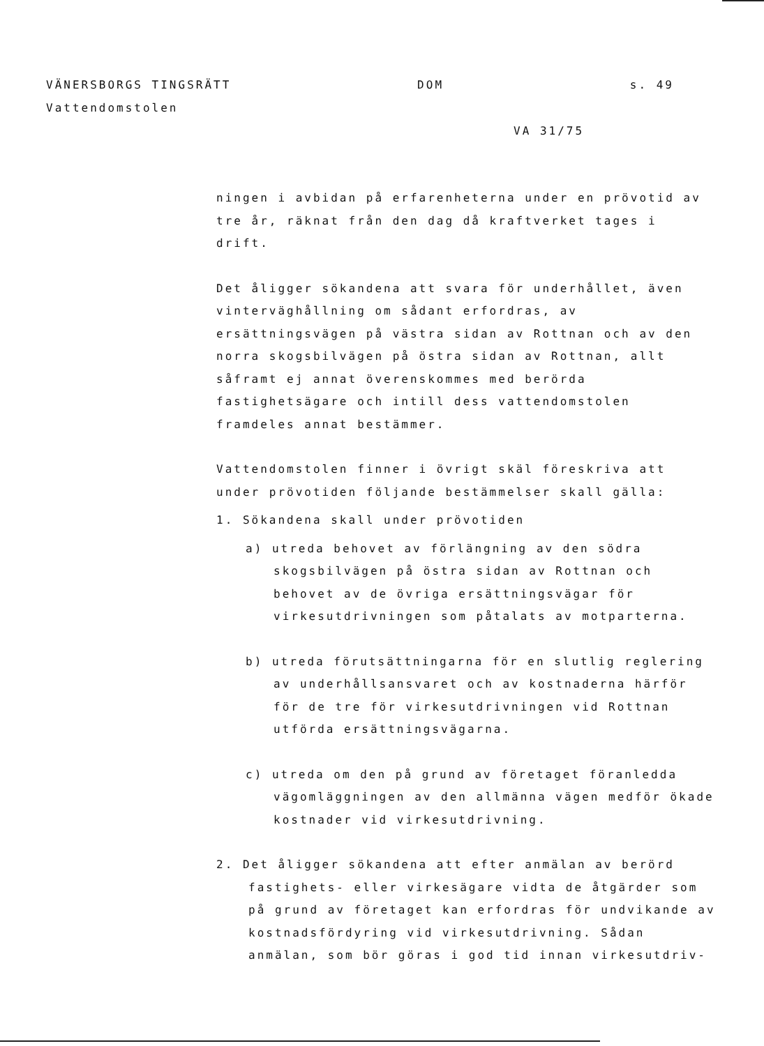VÄNERSBORGS TINGSRÄTT DOM s. 49
Vattendomstolen
VA 31/75
ningen i avbidan på erfarenheterna under en prövotid av tre år, räknat från den dag då kraftverket tages i drift.
Det åligger sökandena att svara för underhållet, även vinterväghållning om sådant erfordras, av ersättningsvägen på västra sidan av Rottnan och av den norra skogsbilvägen på östra sidan av Rottnan, allt såframt ej annat överenskommes med berörda fastighetsägare och intill dess vattendomstolen framdeles annat bestämmer.
Vattendomstolen finner i övrigt skäl föreskriva att under prövotiden följande bestämmelser skall gälla:
1. Sökandena skall under prövotiden
a) utreda behovet av förlängning av den södra skogsbilvägen på östra sidan av Rottnan och behovet av de övriga ersättningsvägar för virkesutdrivningen som påtalats av motparterna.
b) utreda förutsättningarna för en slutlig reglering av underhållsansvaret och av kostnaderna härför för de tre för virkesutdrivningen vid Rottnan utförda ersättningsvägarna.
c) utreda om den på grund av företaget föranledda vägomläggningen av den allmänna vägen medför ökade kostnader vid virkesutdrivning.
2. Det åligger sökandena att efter anmälan av berörd fastighets- eller virkesägare vidta de åtgärder som på grund av företaget kan erfordras för undvikande av kostnadsfördyring vid virkesutdrivning. Sådan anmälan, som bör göras i god tid innan virkesutdriv-